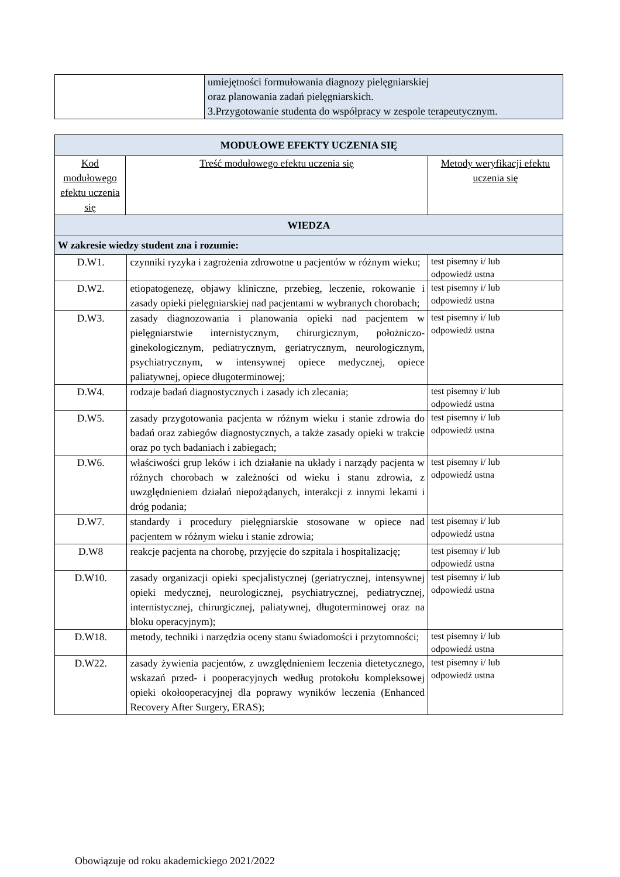| | umiejętności formułowania diagnozy pielęgniarskiej oraz planowania zadań pielęgniarskich. 3.Przygotowanie studenta do współpracy w zespole terapeutycznym. |
| MODUŁOWE EFEKTY UCZENIA SIĘ | | | |
| Kod modułowego efektu uczenia się | Treść modułowego efektu uczenia się | | Metody weryfikacji efektu uczenia się |
| WIEDZA | | | |
| W zakresie wiedzy student zna i rozumie: | | | |
| D.W1. | | czynniki ryzyka i zagrożenia zdrowotne u pacjentów w różnym wieku; | test pisemny i/ lub odpowiedź ustna |
| D.W2. | | etiopatogenezę, objawy kliniczne, przebieg, leczenie, rokowanie i zasady opieki pielęgniarskiej nad pacjentami w wybranych chorobach; | test pisemny i/ lub odpowiedź ustna |
| D.W3. | | zasady diagnozowania i planowania opieki nad pacjentem w pielęgniarstwie internistycznym, chirurgicznym, położniczo-ginekologicznym, pediatrycznym, geriatrycznym, neurologicznym, psychiatrycznym, w intensywnej opiece medycznej, opiece paliatywnej, opiece długoterminowej; | test pisemny i/ lub odpowiedź ustna |
| D.W4. | | rodzaje badań diagnostycznych i zasady ich zlecania; | test pisemny i/ lub odpowiedź ustna |
| D.W5. | | zasady przygotowania pacjenta w różnym wieku i stanie zdrowia do badań oraz zabiegów diagnostycznych, a także zasady opieki w trakcie oraz po tych badaniach i zabiegach; | test pisemny i/ lub odpowiedź ustna |
| D.W6. | | właściwości grup leków i ich działanie na układy i narządy pacjenta w różnych chorobach w zależności od wieku i stanu zdrowia, z uwzględnieniem działań niepożądanych, interakcji z innymi lekami i dróg podania; | test pisemny i/ lub odpowiedź ustna |
| D.W7. | | standardy i procedury pielęgniarskie stosowane w opiece nad pacjentem w różnym wieku i stanie zdrowia; | test pisemny i/ lub odpowiedź ustna |
| D.W8 | | reakcje pacjenta na chorobę, przyjęcie do szpitala i hospitalizację; | test pisemny i/ lub odpowiedź ustna |
| D.W10. | | zasady organizacji opieki specjalistycznej (geriatrycznej, intensywnej opieki medycznej, neurologicznej, psychiatrycznej, pediatrycznej, internistycznej, chirurgicznej, paliatywnej, długoterminowej oraz na bloku operacyjnym); | test pisemny i/ lub odpowiedź ustna |
| D.W18. | | metody, techniki i narzędzia oceny stanu świadomości i przytomności; | test pisemny i/ lub odpowiedź ustna |
| D.W22. | | zasady żywienia pacjentów, z uwzględnieniem leczenia dietetycznego, wskazań przed- i pooperacyjnych według protokołu kompleksowej opieki okołooperacyjnej dla poprawy wyników leczenia (Enhanced Recovery After Surgery, ERAS); | test pisemny i/ lub odpowiedź ustna |
Obowiązuje od roku akademickiego 2021/2022